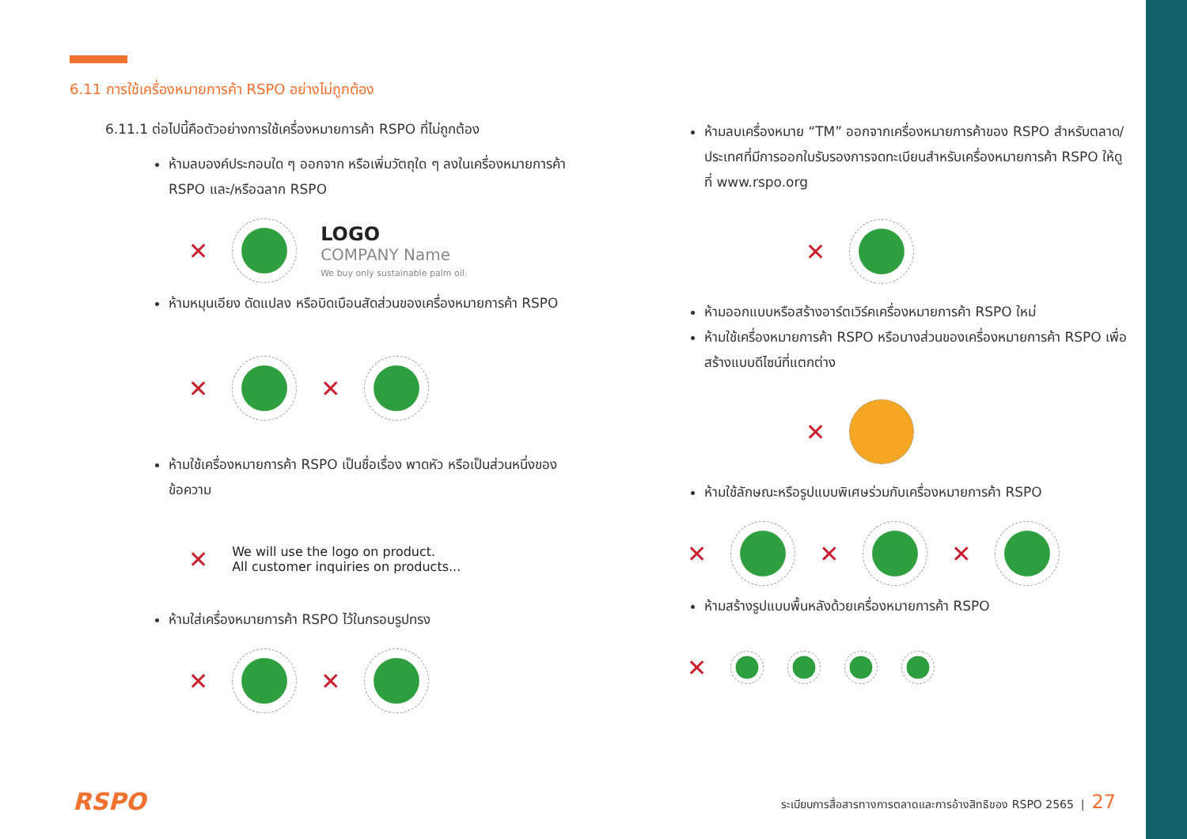6.11 การใช้เครื่องหมายการค้า RSPO อย่างไม่ถูกต้อง
6.11.1 ต่อไปนี้คือตัวอย่างการใช้เครื่องหมายการค้า RSPO ที่ไม่ถูกต้อง
ห้ามลบองค์ประกอบใด ๆ ออกจาก หรือเพิ่มวัตถุใด ๆ ลงในเครื่องหมายการค้า RSPO และ/หรือฉลาก RSPO
✕
LOGO
COMPANY Name
We buy only sustainable palm oil.
ห้ามหมุนเอียง ดัดแปลง หรือบิดเบือนสัดส่วนของเครื่องหมายการค้า RSPO
✕
✕
ห้ามใช้เครื่องหมายการค้า RSPO เป็นชื่อเรื่อง พาดหัว หรือเป็นส่วนหนึ่งของข้อความ
✕
We will use the logo on product.
All customer inquiries on products...
ห้ามใส่เครื่องหมายการค้า RSPO ไว้ในกรอบรูปทรง
✕
✕
ห้ามลบเครื่องหมาย “TM” ออกจากเครื่องหมายการค้าของ RSPO สำหรับตลาด/ประเทศที่มีการออกใบรับรองการจดทะเบียนสำหรับเครื่องหมายการค้า RSPO ให้ดูที่ www.rspo.org
✕
ห้ามออกแบบหรือสร้างอาร์ตเวิร์คเครื่องหมายการค้า RSPO ใหม่
ห้ามใช้เครื่องหมายการค้า RSPO หรือบางส่วนของเครื่องหมายการค้า RSPO เพื่อสร้างแบบดีไซน์ที่แตกต่าง
✕
ห้ามใช้ลักษณะหรือรูปแบบพิเศษร่วมกับเครื่องหมายการค้า RSPO
✕
✕
✕
ห้ามสร้างรูปแบบพื้นหลังด้วยเครื่องหมายการค้า RSPO
✕
RSPO ระเบียบการสื่อสารทางการตลาดและการอ้างสิทธิของ RSPO 2565 | 27